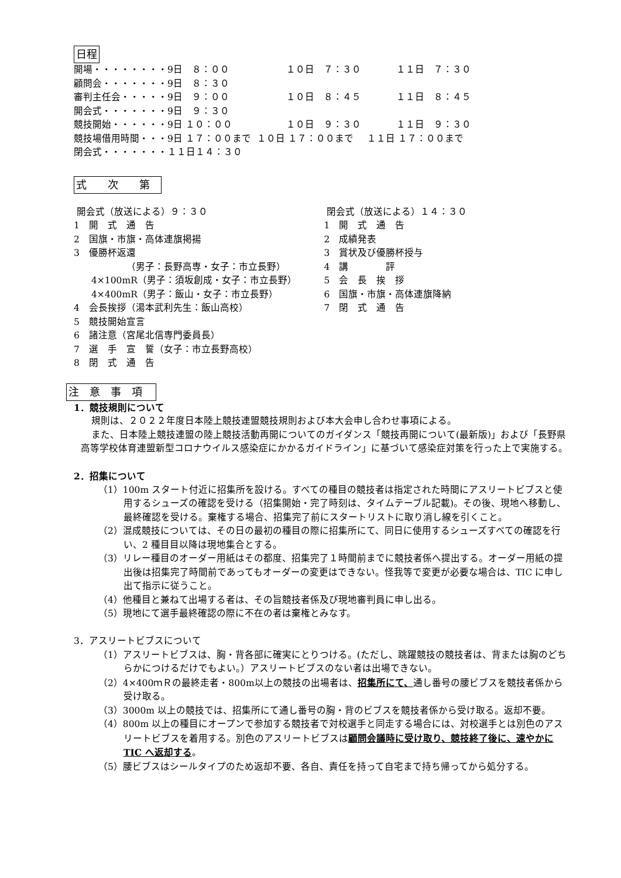日程
| 開場・・・・・・・・9日 ８：００ | １０日 ７：３０ | １１日 ７：３０ |
| 顧問会・・・・・・・9日 ８：３０ | | |
| 審判主任会・・・・・9日 ９：００ | １０日 ８：４５ | １１日 ８：４５ |
| 開会式・・・・・・・9日 ９：３０ | | |
| 競技開始・・・・・・9日 １０：００ | １０日 ９：３０ | １１日 ９：３０ |
| 競技場借用時間・・・9日 １７：００まで | １０日 １７：００まで | １１日 １７：００まで |
| 閉会式・・・・・・・１１日１４：３０ | | |
式　　次　　第
開会式（放送による）９：３０
1　開　式　通　告
2　国旗・市旗・高体連旗掲揚
3　優勝杯返還
（男子：長野高専・女子：市立長野）
4×100mR（男子：須坂創成・女子：市立長野）
4×400mR（男子：飯山・女子：市立長野）
4　会長挨拶（湯本武利先生：飯山高校）
5　競技開始宣言
6　諸注意（宮尾北信専門委員長）
7　選　手　宣　誓（女子：市立長野高校）
8　閉　式　通　告
閉会式（放送による）１４：３０
1　開　式　通　告
2　成績発表
3　賞状及び優勝杯授与
4　講　　　　評
5　会　長　挨　拶
6　国旗・市旗・高体連旗降納
7　閉　式　通　告
注　意　事　項
1．競技規則について
規則は、２０２２年度日本陸上競技連盟競技規則および本大会申し合わせ事項による。
また、日本陸上競技連盟の陸上競技活動再開についてのガイダンス「競技再開について(最新版)」および「長野県高等学校体育連盟新型コロナウイルス感染症にかかるガイドライン」に基づいて感染症対策を行った上で実施する。
2．招集について
（1）100m スタート付近に招集所を設ける。すべての種目の競技者は指定された時間にアスリートビブスと使用するシューズの確認を受ける（招集開始・完了時刻は、タイムテーブル記載)。その後、現地へ移動し、最終確認を受ける。棄権する場合、招集完了前にスタートリストに取り消し線を引くこと。
（2）混成競技については、その日の最初の種目の際に招集所にて、同日に使用するシューズすべての確認を行い、2 種目目以降は現地集合とする。
（3）リレー種目のオーダー用紙はその都度、招集完了１時間前までに競技者係へ提出する。オーダー用紙の提出後は招集完了時間前であってもオーダーの変更はできない。怪我等で変更が必要な場合は、TIC に申し出て指示に従うこと。
（4）他種目と兼ねて出場する者は、その旨競技者係及び現地審判員に申し出る。
（5）現地にて選手最終確認の際に不在の者は棄権とみなす。
3．アスリートビブスについて
（1）アスリートビブスは、胸・背各部に確実にとりつける。(ただし、跳躍競技の競技者は、背または胸のどちらかにつけるだけでもよい。）アスリートビブスのない者は出場できない。
（2）4×400ｍＲの最終走者・800m以上の競技の出場者は、招集所にて、通し番号の腰ビブスを競技者係から受け取る。
（3）3000m 以上の競技では、招集所にて通し番号の胸・背のビブスを競技者係から受け取る。返却不要。
（4）800m 以上の種目にオープンで参加する競技者で対校選手と同走する場合には、対校選手とは別色のアスリートビブスを着用する。別色のアスリートビブスは顧問会議時に受け取り、競技終了後に、速やかに TIC へ返却する。
（5）腰ビブスはシールタイプのため返却不要、各自、責任を持って自宅まで持ち帰ってから処分する。